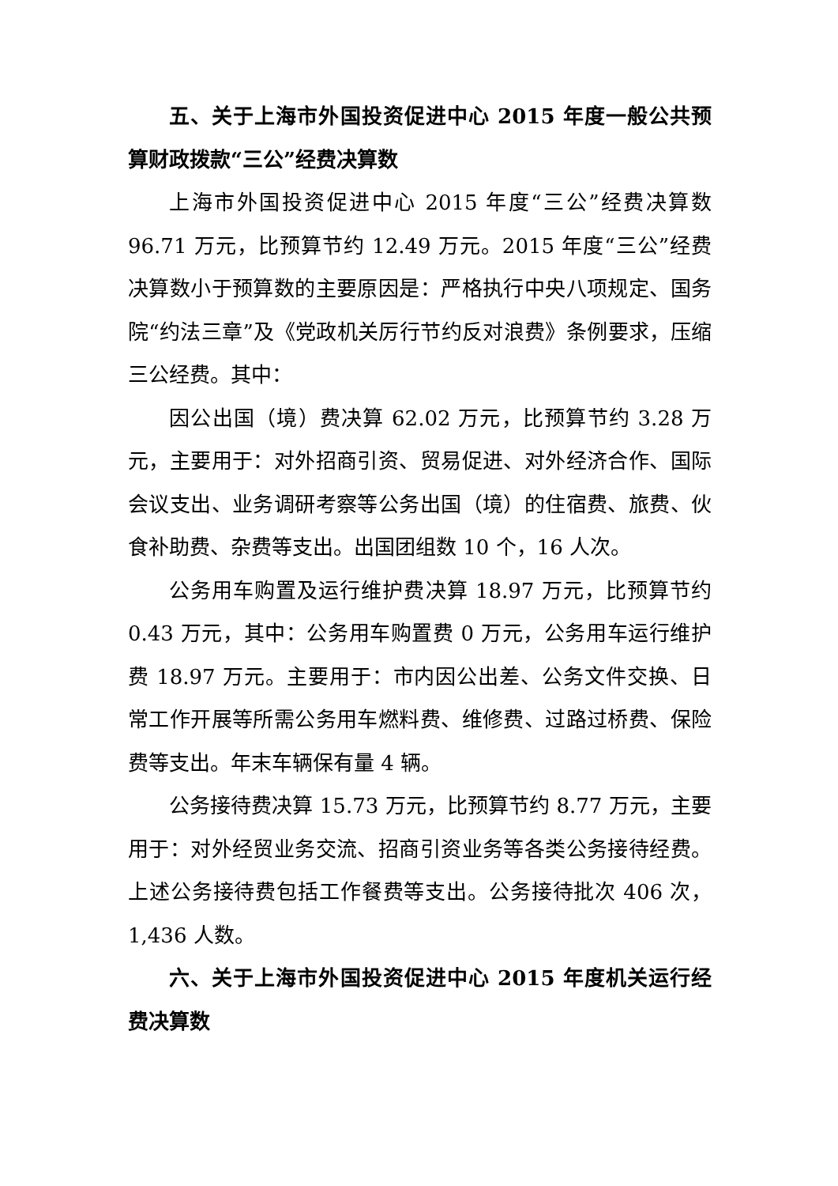五、关于上海市外国投资促进中心 2015 年度一般公共预算财政拨款“三公”经费决算数
上海市外国投资促进中心 2015 年度“三公”经费决算数 96.71 万元，比预算节约 12.49 万元。2015 年度“三公”经费决算数小于预算数的主要原因是：严格执行中央八项规定、国务院“约法三章”及《党政机关厉行节约反对浪费》条例要求，压缩三公经费。其中：
因公出国（境）费决算 62.02 万元，比预算节约 3.28 万元，主要用于：对外招商引资、贸易促进、对外经济合作、国际会议支出、业务调研考察等公务出国（境）的住宿费、旅费、伙食补助费、杂费等支出。出国团组数 10 个，16 人次。
公务用车购置及运行维护费决算 18.97 万元，比预算节约 0.43 万元，其中：公务用车购置费 0 万元，公务用车运行维护费 18.97 万元。主要用于：市内因公出差、公务文件交换、日常工作开展等所需公务用车燃料费、维修费、过路过桥费、保险费等支出。年末车辆保有量 4 辆。
公务接待费决算 15.73 万元，比预算节约 8.77 万元，主要用于：对外经贸业务交流、招商引资业务等各类公务接待经费。上述公务接待费包括工作餐费等支出。公务接待批次 406 次，1,436 人数。
六、关于上海市外国投资促进中心 2015 年度机关运行经费决算数